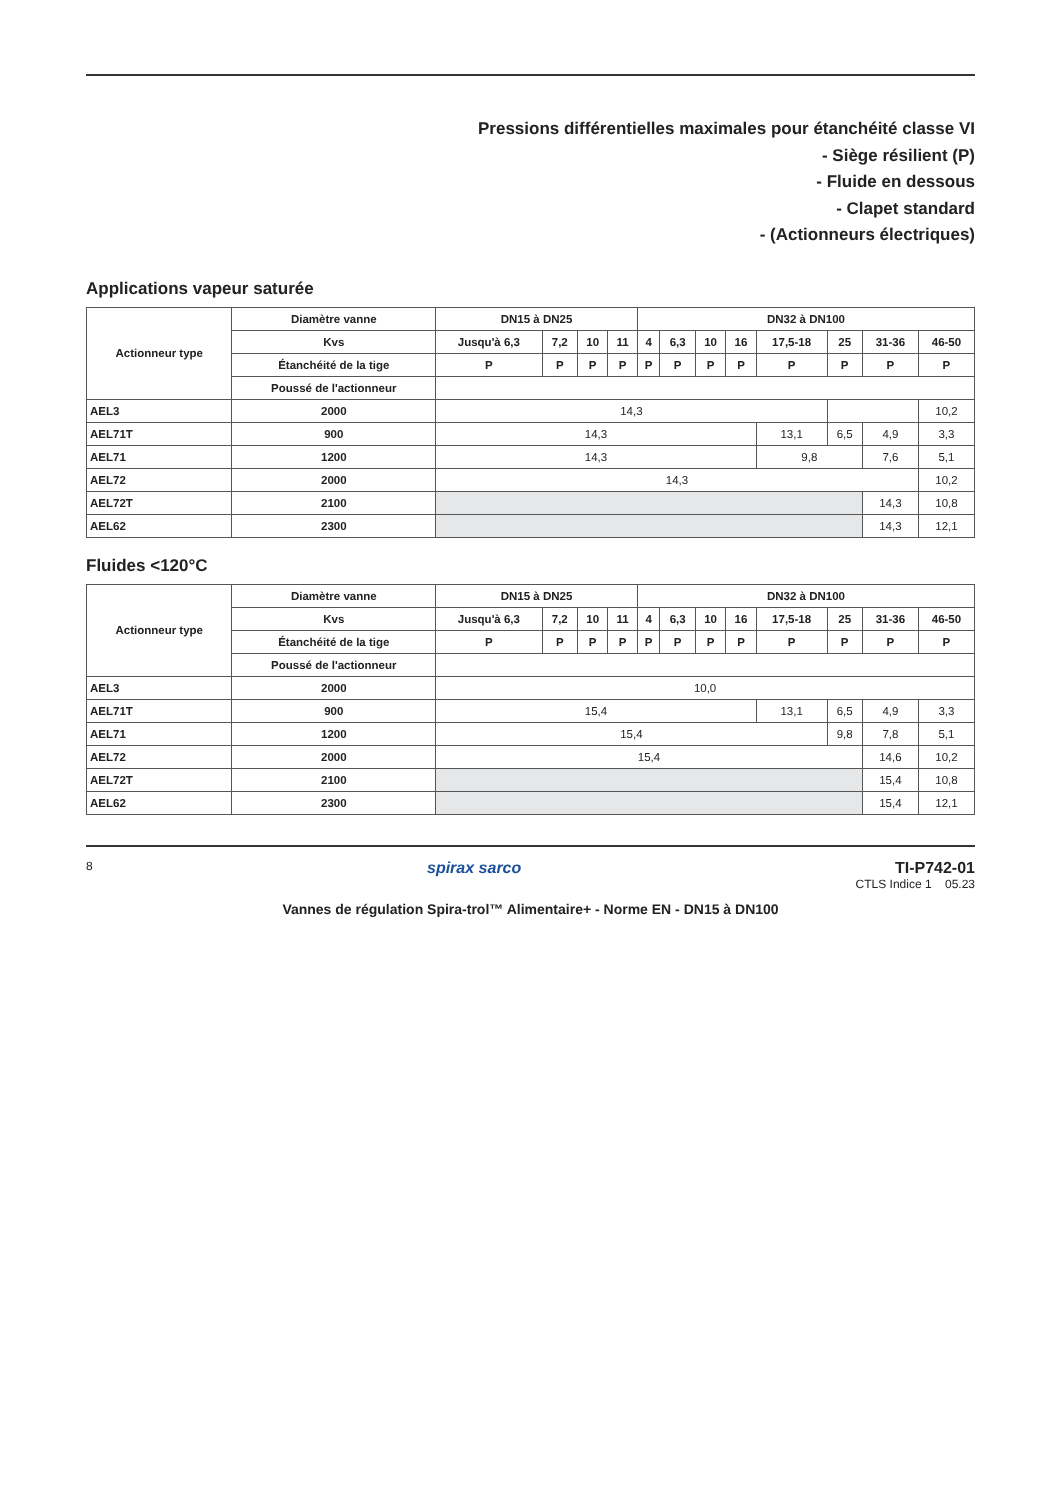Pressions différentielles maximales pour étanchéité classe VI
- Siège résilient (P)
- Fluide en dessous
- Clapet standard
- (Actionneurs électriques)
Applications vapeur saturée
| Actionneur type | Diamètre vanne | DN15 à DN25 | | | | DN32 à DN100 | | | | | | | |
| --- | --- | --- | --- | --- | --- | --- | --- | --- | --- | --- | --- | --- | --- |
| | Kvs | Jusqu'à 6,3 | 7,2 | 10 | 11 | 4 | 6,3 | 10 | 16 | 17,5-18 | 25 | 31-36 | 46-50 |
| | Étanchéité de la tige | P | P | P | P | P | P | P | P | P | P | P | P |
| | Poussé de l'actionneur | | | | | | | | | | | | |
| AEL3 | 2000 | 14,3 | | | | | | | | | | | 10,2 |
| AEL71T | 900 | 14,3 | | | | | | | | 13,1 | 6,5 | 4,9 | 3,3 |
| AEL71 | 1200 | 14,3 | | | | | | | | 9,8 | | 7,6 | 5,1 |
| AEL72 | 2000 | 14,3 | | | | | | | | | | | 10,2 |
| AEL72T | 2100 | | | | | | | | | | | 14,3 | 10,8 |
| AEL62 | 2300 | | | | | | | | | | | 14,3 | 12,1 |
Fluides <120°C
| Actionneur type | Diamètre vanne | DN15 à DN25 | | | | DN32 à DN100 | | | | | | | |
| --- | --- | --- | --- | --- | --- | --- | --- | --- | --- | --- | --- | --- | --- |
| | Kvs | Jusqu'à 6,3 | 7,2 | 10 | 11 | 4 | 6,3 | 10 | 16 | 17,5-18 | 25 | 31-36 | 46-50 |
| | Étanchéité de la tige | P | P | P | P | P | P | P | P | P | P | P | P |
| | Poussé de l'actionneur | | | | | | | | | | | | |
| AEL3 | 2000 | 10,0 | | | | | | | | | | | |
| AEL71T | 900 | 15,4 | | | | | | | | 13,1 | 6,5 | 4,9 | 3,3 |
| AEL71 | 1200 | 15,4 | | | | | | | | | 9,8 | 7,8 | 5,1 |
| AEL72 | 2000 | 15,4 | | | | | | | | | | 14,6 | 10,2 |
| AEL72T | 2100 | | | | | | | | | | | 15,4 | 10,8 |
| AEL62 | 2300 | | | | | | | | | | | 15,4 | 12,1 |
8 spirax sarco TI-P742-01
CTLS Indice 1 05.23
Vannes de régulation Spira-trol™ Alimentaire+ - Norme EN - DN15 à DN100